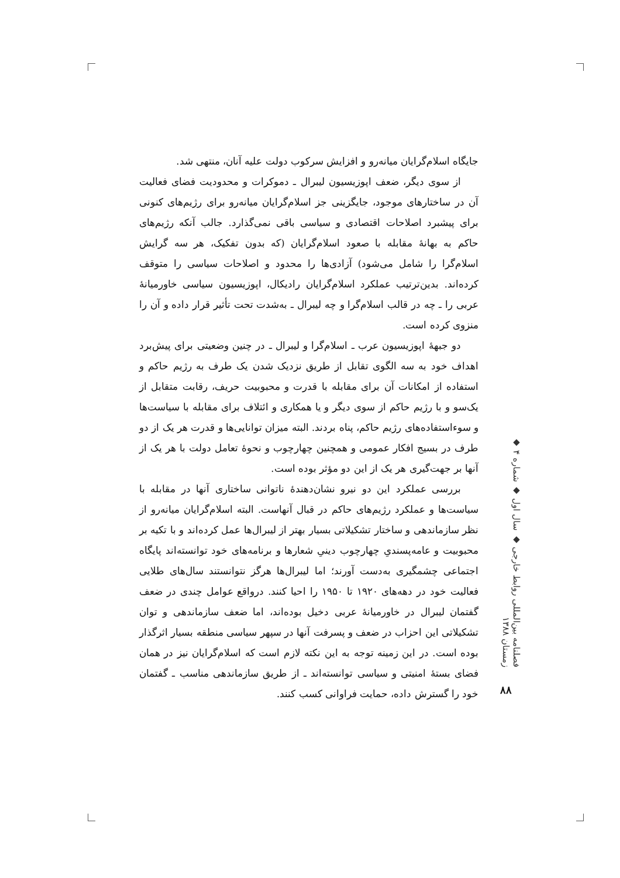جایگاه اسلام‌گرایان میانه‌رو و افزایش سرکوب دولت علیه آنان، منتهی شد.
از سوی دیگر، ضعف اپوزیسیون لیبرال ـ دموکرات و محدودیت فضای فعالیت آن در ساختارهای موجود، جایگزینی جز اسلام‌گرایان میانه‌رو برای رژیم‌های کنونی برای پیشبرد اصلاحات اقتصادی و سیاسی باقی نمی‌گذارد. جالب آنکه رژیم‌های حاکم به بهانهٔ مقابله با صعود اسلام‌گرایان (که بدون تفکیک، هر سه گرایش اسلام‌گرا را شامل می‌شود) آزادی‌ها را محدود و اصلاحات سیاسی را متوقف کرده‌اند. بدین‌ترتیب عملکرد اسلام‌گرایان رادیکال، اپوزیسیون سیاسی خاورمیانهٔ عربی را ـ چه در قالب اسلام‌گرا و چه لیبرال ـ به‌شدت تحت تأثیر قرار داده و آن را منزوی کرده است.
دو جبههٔ اپوزیسیون عرب ـ اسلام‌گرا و لیبرال ـ در چنین وضعیتی برای پیش‌برد اهداف خود به سه الگوی تقابل از طریق نزدیک شدن یک طرف به رژیم حاکم و استفاده از امکانات آن برای مقابله با قدرت و محبوبیت حریف، رقابت متقابل از یک‌سو و با رژیم حاکم از سوی دیگر و یا همکاری و ائتلاف برای مقابله با سیاست‌ها و سوءاستفاده‌های رژیم حاکم، پناه بردند. البته میزان توانایی‌ها و قدرت هر یک از دو طرف در بسیج افکار عمومی و همچنین چهارچوب و نحوهٔ تعامل دولت با هر یک از آنها بر جهت‌گیری هر یک از این دو مؤثر بوده است.
بررسی عملکرد این دو نیرو نشان‌دهندهٔ ناتوانی ساختاری آنها در مقابله با سیاست‌ها و عملکرد رژیم‌های حاکم در قبال آنهاست. البته اسلام‌گرایان میانه‌رو از نظر سازماندهی و ساختار تشکیلاتی بسیار بهتر از لیبرال‌ها عمل کرده‌اند و با تکیه بر محبوبیت و عامه‌پسندیِ چهارچوب دینیِ شعارها و برنامه‌های خود توانسته‌اند پایگاه اجتماعی چشمگیری به‌دست آورند؛ اما لیبرال‌ها هرگز نتوانستند سال‌های طلایی فعالیت خود در دهه‌های ۱۹۲۰ تا ۱۹۵۰ را احیا کنند. درواقع عوامل چندی در ضعف گفتمان لیبرال در خاورمیانهٔ عربی دخیل بوده‌اند، اما ضعف سازماندهی و توان تشکیلاتی این احزاب در ضعف و پسرفت آنها در سپهر سیاسی منطقه بسیار اثرگذار بوده است. در این زمینه توجه به این نکته لازم است که اسلام‌گرایان نیز در همان فضای بستهٔ امنیتی و سیاسی توانسته‌اند ـ از طریق سازماندهی مناسب ـ گفتمان خود را گسترش داده، حمایت فراوانی کسب کنند.
فصلنامه بین‌المللی روابط خارجی ◆ سال اول ◆ شماره ۴ ◆ زمستان ۱۳۸۸
۸۸